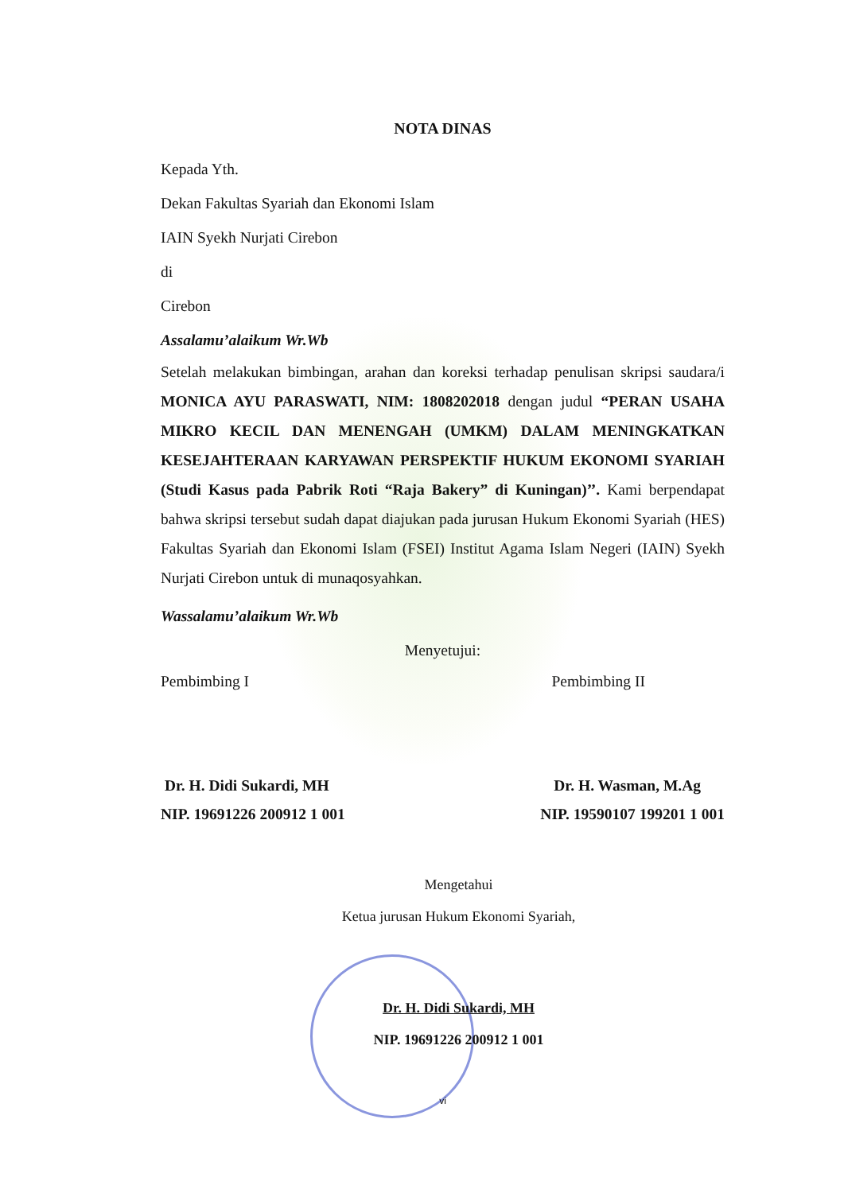NOTA DINAS
Kepada Yth.
Dekan Fakultas Syariah dan Ekonomi Islam
IAIN Syekh Nurjati Cirebon
di
Cirebon
Assalamu’alaikum Wr.Wb
Setelah melakukan bimbingan, arahan dan koreksi terhadap penulisan skripsi saudara/i MONICA AYU PARASWATI, NIM: 1808202018 dengan judul “PERAN USAHA MIKRO KECIL DAN MENENGAH (UMKM) DALAM MENINGKATKAN KESEJAHTERAAN KARYAWAN PERSPEKTIF HUKUM EKONOMI SYARIAH (Studi Kasus pada Pabrik Roti “Raja Bakery” di Kuningan)’’. Kami berpendapat bahwa skripsi tersebut sudah dapat diajukan pada jurusan Hukum Ekonomi Syariah (HES) Fakultas Syariah dan Ekonomi Islam (FSEI) Institut Agama Islam Negeri (IAIN) Syekh Nurjati Cirebon untuk di munaqosyahkan.
Wassalamu’alaikum Wr.Wb
Menyetujui:
Pembimbing I Pembimbing II
Dr. H. Didi Sukardi, MH Dr. H. Wasman, M.Ag
NIP. 19691226 200912 1 001 NIP. 19590107 199201 1 001
Mengetahui
Ketua jurusan Hukum Ekonomi Syariah,
Dr. H. Didi Sukardi, MH
NIP. 19691226 200912 1 001
vi